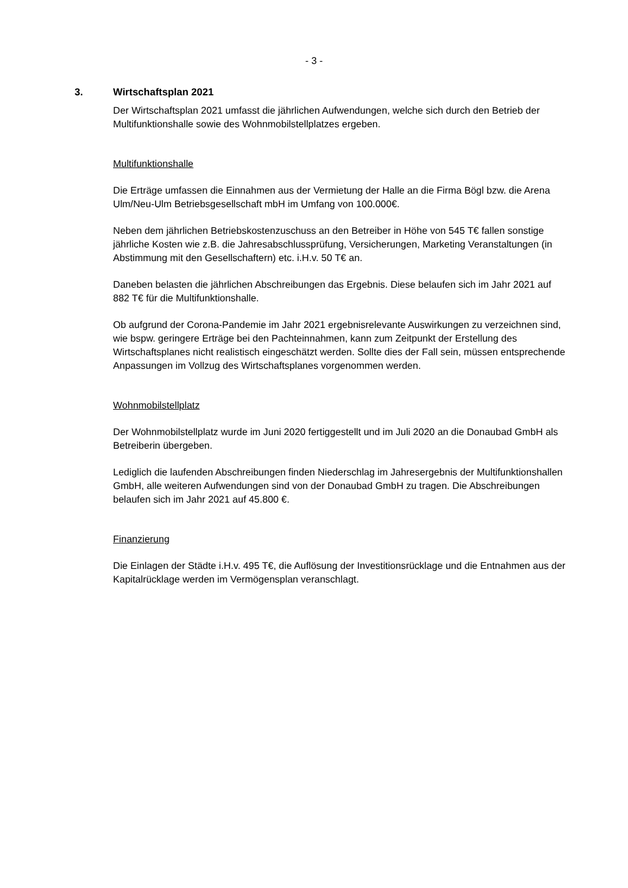- 3 -
3. Wirtschaftsplan 2021
Der Wirtschaftsplan 2021 umfasst die jährlichen Aufwendungen, welche sich durch den Betrieb der Multifunktionshalle sowie des Wohnmobilstellplatzes ergeben.
Multifunktionshalle
Die Erträge umfassen die Einnahmen aus der Vermietung der Halle an die Firma Bögl bzw. die Arena Ulm/Neu-Ulm Betriebsgesellschaft mbH im Umfang von 100.000€.
Neben dem jährlichen Betriebskostenzuschuss an den Betreiber in Höhe von 545 T€ fallen sonstige jährliche Kosten wie z.B. die Jahresabschlussprüfung, Versicherungen, Marketing Veranstaltungen (in Abstimmung mit den Gesellschaftern) etc. i.H.v. 50 T€ an.
Daneben belasten die jährlichen Abschreibungen das Ergebnis. Diese belaufen sich im Jahr 2021 auf 882 T€ für die Multifunktionshalle.
Ob aufgrund der Corona-Pandemie im Jahr 2021 ergebnisrelevante Auswirkungen zu verzeichnen sind, wie bspw. geringere Erträge bei den Pachteinnahmen, kann zum Zeitpunkt der Erstellung des Wirtschaftsplanes nicht realistisch eingeschätzt werden. Sollte dies der Fall sein, müssen entsprechende Anpassungen im Vollzug des Wirtschaftsplanes vorgenommen werden.
Wohnmobilstellplatz
Der Wohnmobilstellplatz wurde im Juni 2020 fertiggestellt und im Juli 2020 an die Donaubad GmbH als Betreiberin übergeben.
Lediglich die laufenden Abschreibungen finden Niederschlag im Jahresergebnis der Multifunktionshallen GmbH, alle weiteren Aufwendungen sind von der Donaubad GmbH zu tragen. Die Abschreibungen belaufen sich im Jahr 2021 auf 45.800 €.
Finanzierung
Die Einlagen der Städte i.H.v. 495 T€, die Auflösung der Investitionsrücklage und die Entnahmen aus der Kapitalrücklage werden im Vermögensplan veranschlagt.